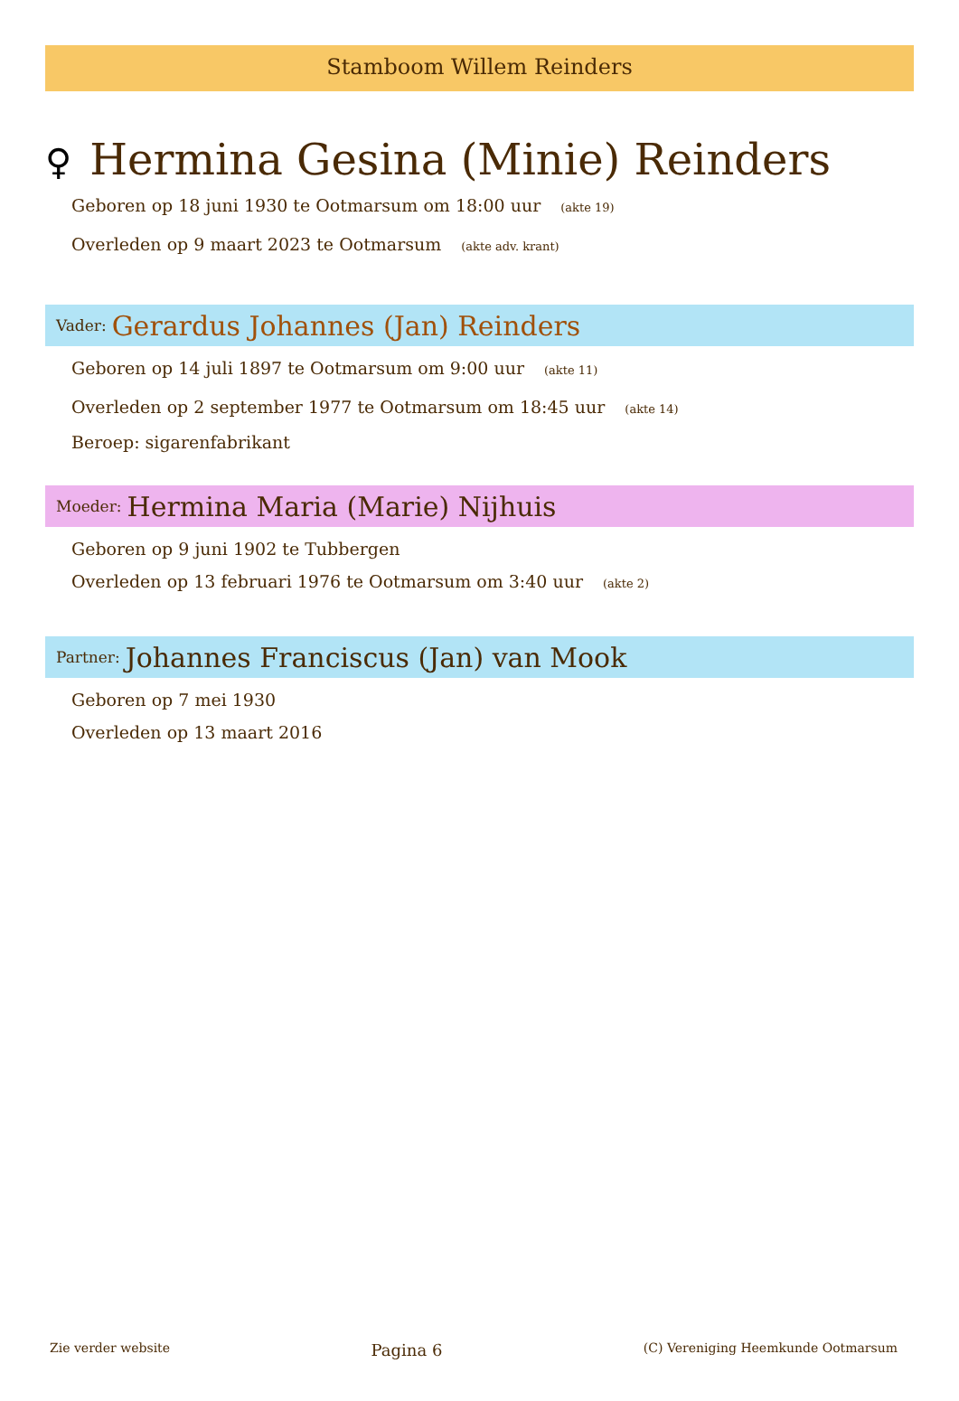Stamboom Willem Reinders
♀ Hermina Gesina (Minie) Reinders
Geboren op 18 juni 1930 te Ootmarsum om 18:00 uur (akte 19)
Overleden op 9 maart 2023 te Ootmarsum (akte adv. krant)
Vader: Gerardus Johannes (Jan) Reinders
Geboren op 14 juli 1897 te Ootmarsum om 9:00 uur (akte 11)
Overleden op 2 september 1977 te Ootmarsum om 18:45 uur (akte 14)
Beroep: sigarenfabrikant
Moeder: Hermina Maria (Marie) Nijhuis
Geboren op 9 juni 1902 te Tubbergen
Overleden op 13 februari 1976 te Ootmarsum om 3:40 uur (akte 2)
Partner: Johannes Franciscus (Jan) van Mook
Geboren op 7 mei 1930
Overleden op 13 maart 2016
Zie verder website Pagina 6 (C) Vereniging Heemkunde Ootmarsum